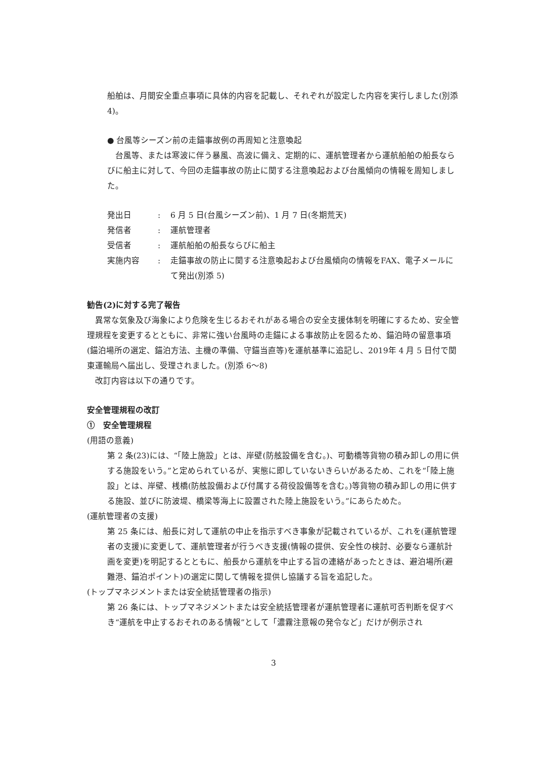船舶は、月間安全重点事項に具体的内容を記載し、それぞれが設定した内容を実行しました(別添 4)。
● 台風等シーズン前の走錨事故例の再周知と注意喚起
　台風等、または寒波に伴う暴風、高波に備え、定期的に、運航管理者から運航船舶の船長ならびに船主に対して、今回の走錨事故の防止に関する注意喚起および台風傾向の情報を周知しました。
| 発出日 | : | 6 月 5 日(台風シーズン前)、1 月 7 日(冬期荒天) |
| 発信者 | : | 運航管理者 |
| 受信者 | : | 運航船舶の船長ならびに船主 |
| 実施内容 | : | 走錨事故の防止に関する注意喚起および台風傾向の情報をFAX、電子メールにて発出(別添 5) |
勧告(2)に対する完了報告
　異常な気象及び海象により危険を生じるおそれがある場合の安全支援体制を明確にするため、安全管理規程を変更するとともに、非常に強い台風時の走錨による事故防止を図るため、錨泊時の留意事項(錨泊場所の選定、錨泊方法、主機の準備、守錨当直等)を運航基準に追記し、2019年 4 月 5 日付で関東運輸局へ届出し、受理されました。(別添 6～8)
　改訂内容は以下の通りです。
安全管理規程の改訂
①　安全管理規程
(用語の意義)
第 2 条(23)には、“「陸上施設」とは、岸壁(防舷設備を含む。)、可動橋等貨物の積み卸しの用に供する施設をいう。”と定められているが、実態に即していないきらいがあるため、これを“「陸上施設」とは、岸壁、桟橋(防舷設備および付属する荷役設備等を含む。)等貨物の積み卸しの用に供する施設、並びに防波堤、橋梁等海上に設置された陸上施設をいう。”にあらためた。
(運航管理者の支援)
第 25 条には、船長に対して運航の中止を指示すべき事象が記載されているが、これを(運航管理者の支援)に変更して、運航管理者が行うべき支援(情報の提供、安全性の検討、必要なら運航計画を変更)を明記するとともに、船長から運航を中止する旨の連絡があったときは、避泊場所(避難港、錨泊ポイント)の選定に関して情報を提供し協議する旨を追記した。
(トップマネジメントまたは安全統括管理者の指示)
第 26 条には、トップマネジメントまたは安全統括管理者が運航管理者に運航可否判断を促すべき“運航を中止するおそれのある情報”として「濃霧注意報の発令など」だけが例示され
3